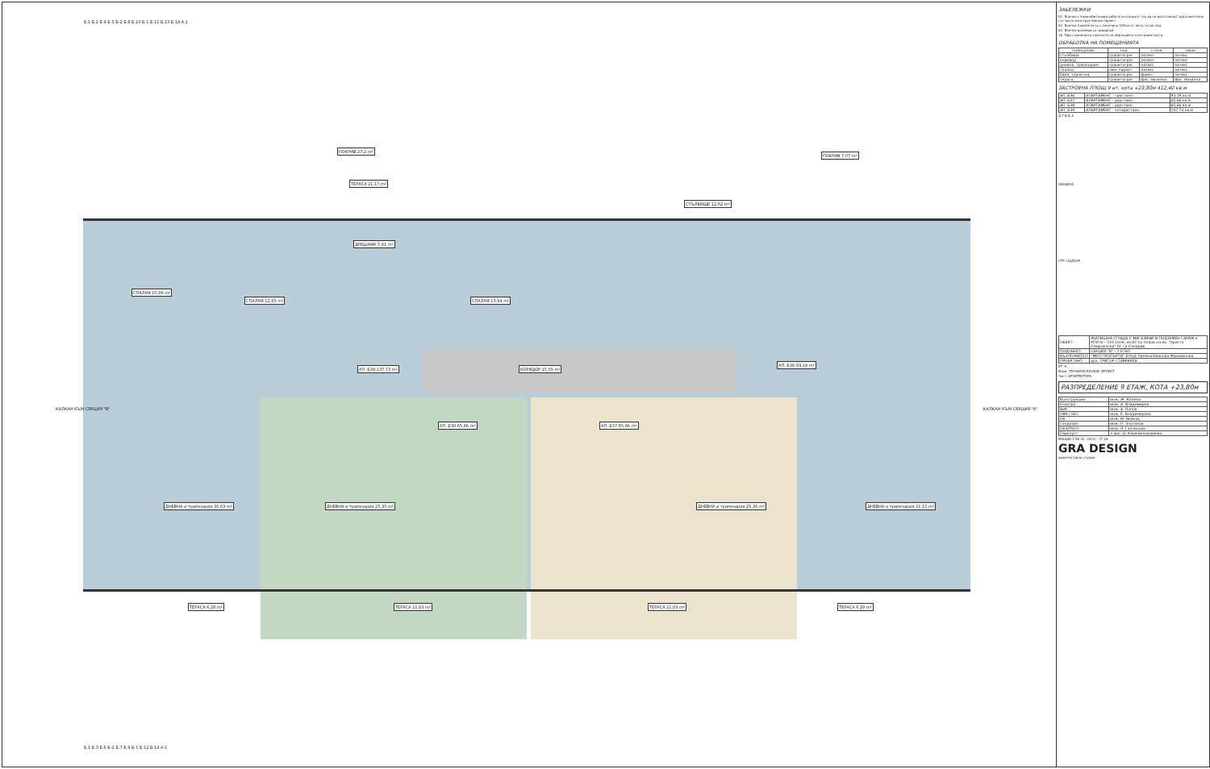СПАЛНЯ 10,98 m²
СПАЛНЯ 12,65 m²
ДРЕШНИК 5,61 m²
СПАЛНЯ 13,84 m²
КОРИДОР 15,55 m²
АП. Б39 137,73 m²
АП. Б36 93,19 m²
АП. Б38 65,66 m² АП. Б37 65,66 m²
ДНЕВНА и трапезария 30,63 m² ДНЕВНА и трапезария 25,35 m² ДНЕВНА и трапезария 25,35 m² ДНЕВНА и трапезария 31,15 m²
ТЕРАСА 21,17 m²
ПОКРИВ 27,2 m²
ПОКРИВ 7,07 m²
СТЪЛБИЩЕ 12,62 m²
ТЕРАСА 6,29 m² ТЕРАСА 11,83 m² ТЕРАСА 11,83 m² ТЕРАСА 6,29 m²
КАЛКАН КЪМ СЕКЦИЯ "В" КАЛКАН КЪМ СЕКЦИЯ "А"
Б.1 Б.2 Б.4 Б.5 Б-2 Б.8 Б.10 Б-1 Б.11 Б.13 Б.14 А.1
Б.1 Б.3 Б.6 Б-2 Б.7 Б.9 Б-1 Б.12 Б.14 А.1
ЗАБЕЛЕЖКИ
01. Всички стоманобетонови работи и отвори в тях да се изпълняват задължително съгласно конструктивния проект.
02. Всички парапети са с височина 105см от кота готов под.
03. Всички размери са зидарски.
16. При съмнения и неясноти се обръщайте към проектанта.
ОБРАБОТКА НА ПОМЕЩЕНИЯТА
| помещение | под | стени | таван |
| --- | --- | --- | --- |
| стълбище | гранитогрес | латекс | латекс |
| коридор | гранитогрес | латекс | латекс |
| дневна, трапезария | гранитогрес | латекс | латекс |
| спалня | лам. паркет | латекс | латекс |
| баня, тоалетна | гранитогрес | фаянс | латекс |
| тераса | гранитогрес | фас. мазилка | фас. мазилка |
ЗАСТРОЕНА ПЛОЩ 9 ет. кота +23,80м 412,40 кв.м
| АП. Б36 | АПАРТАМЕНТ - тристаен | 93,19 кв.м |
| АП. Б37 | АПАРТАМЕНТ - двустаен | 65,66 кв.м |
| АП. Б38 | АПАРТАМЕНТ - двустаен | 65,66 кв.м |
| АП. Б39 | АПАРТАМЕНТ - четиристаен | 137,73 кв.м |
Д Г В Б А
ОБЩИНА
СТР. НАДЗОР
| ОБЕКТ: | ЖИЛИЩНА СГРАДА С МАГАЗИНИ И ПОДЗЕМЕН ГАРАЖ в УПИ IV - 510.1026, кв.87 по плана на кв. "Христо Смирненски" IV, гр.Пловдив |
| ПОДОБЕКТ: | СЕКЦИЯ "Б" - 1 ЕТАП |
| ВЪЗЛОЖИТЕЛ: | "МКП ПРОПЪРТИ" ЕООД Лиляна Иванова Моравенова |
| ПРОЕКТАНТ: | арх. ГРИГОР СТАВРАКЕВ |
ЕТ. 9
Фаза: ТЕХНИЧЕСКИ ИНВ. ПРОЕКТ
Част: АРХИТЕКТУРА
РАЗПРЕДЕЛЕНИЕ 9 ЕТАЖ, КОТА +23,80м
| Конструкции | инж. Ж. Колева |
| Електро | инж. А. Владимиров |
| ВиК | инж. А. Попов |
| ОВК / ЕЕС | инж. Е. Владимирова |
| ПБ | инж. М. Нейков |
| Геодезия | инж. П. Златанов |
| ПБЗ/ПУСО | инж. Я. Галчанова |
| Паркоуст. | л.арх. Д. Кашкавалджиева |
МАЩАБ 1:50 01. 2022г. 17 26
GRA DESIGN
архитектурно студио